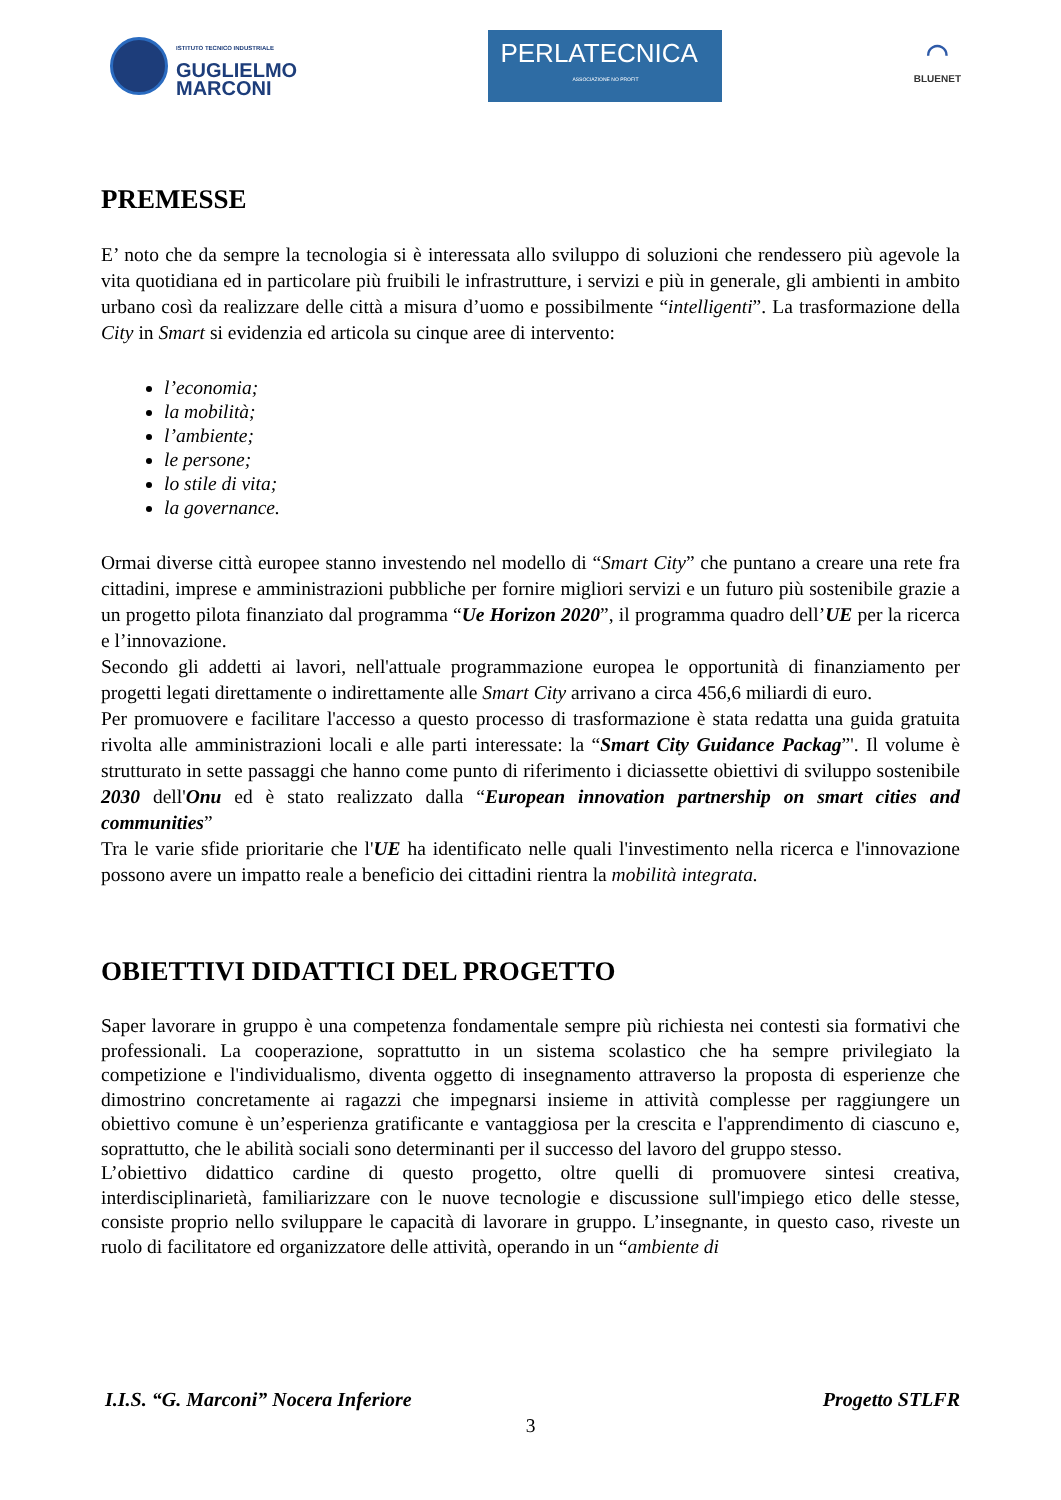ISTITUTO TECNICO INDUSTRIALE
GUGLIELMO
MARCONI
PERLATECNICA
ASSOCIAZIONE NO PROFIT
◠
BLUENET
PREMESSE
E’ noto che da sempre la tecnologia si è interessata allo sviluppo di soluzioni che rendessero più agevole la vita quotidiana ed in particolare più fruibili le infrastrutture, i servizi e più in generale, gli ambienti in ambito urbano così da realizzare delle città a misura d’uomo e possibilmente “intelligenti”. La trasformazione della City in Smart si evidenzia ed articola su cinque aree di intervento:
l’economia;
la mobilità;
l’ambiente;
le persone;
lo stile di vita;
la governance.
Ormai diverse città europee stanno investendo nel modello di “Smart City” che puntano a creare una rete fra cittadini, imprese e amministrazioni pubbliche per fornire migliori servizi e un futuro più sostenibile grazie a un progetto pilota finanziato dal programma “Ue Horizon 2020”, il programma quadro dell’UE per la ricerca e l’innovazione.
Secondo gli addetti ai lavori, nell'attuale programmazione europea le opportunità di finanziamento per progetti legati direttamente o indirettamente alle Smart City arrivano a circa 456,6 miliardi di euro.
Per promuovere e facilitare l'accesso a questo processo di trasformazione è stata redatta una guida gratuita rivolta alle amministrazioni locali e alle parti interessate: la “Smart City Guidance Packag”'. Il volume è strutturato in sette passaggi che hanno come punto di riferimento i diciassette obiettivi di sviluppo sostenibile 2030 dell'Onu ed è stato realizzato dalla “European innovation partnership on smart cities and communities”
Tra le varie sfide prioritarie che l'UE ha identificato nelle quali l'investimento nella ricerca e l'innovazione possono avere un impatto reale a beneficio dei cittadini rientra la mobilità integrata.
OBIETTIVI DIDATTICI DEL PROGETTO
Saper lavorare in gruppo è una competenza fondamentale sempre più richiesta nei contesti sia formativi che professionali. La cooperazione, soprattutto in un sistema scolastico che ha sempre privilegiato la competizione e l'individualismo, diventa oggetto di insegnamento attraverso la proposta di esperienze che dimostrino concretamente ai ragazzi che impegnarsi insieme in attività complesse per raggiungere un obiettivo comune è un’esperienza gratificante e vantaggiosa per la crescita e l'apprendimento di ciascuno e, soprattutto, che le abilità sociali sono determinanti per il successo del lavoro del gruppo stesso.
L’obiettivo didattico cardine di questo progetto, oltre quelli di promuovere sintesi creativa, interdisciplinarietà, familiarizzare con le nuove tecnologie e discussione sull'impiego etico delle stesse, consiste proprio nello sviluppare le capacità di lavorare in gruppo. L’insegnante, in questo caso, riveste un ruolo di facilitatore ed organizzatore delle attività, operando in un “ambiente di
I.I.S. “G. Marconi” Nocera Inferiore Progetto STLFR
3